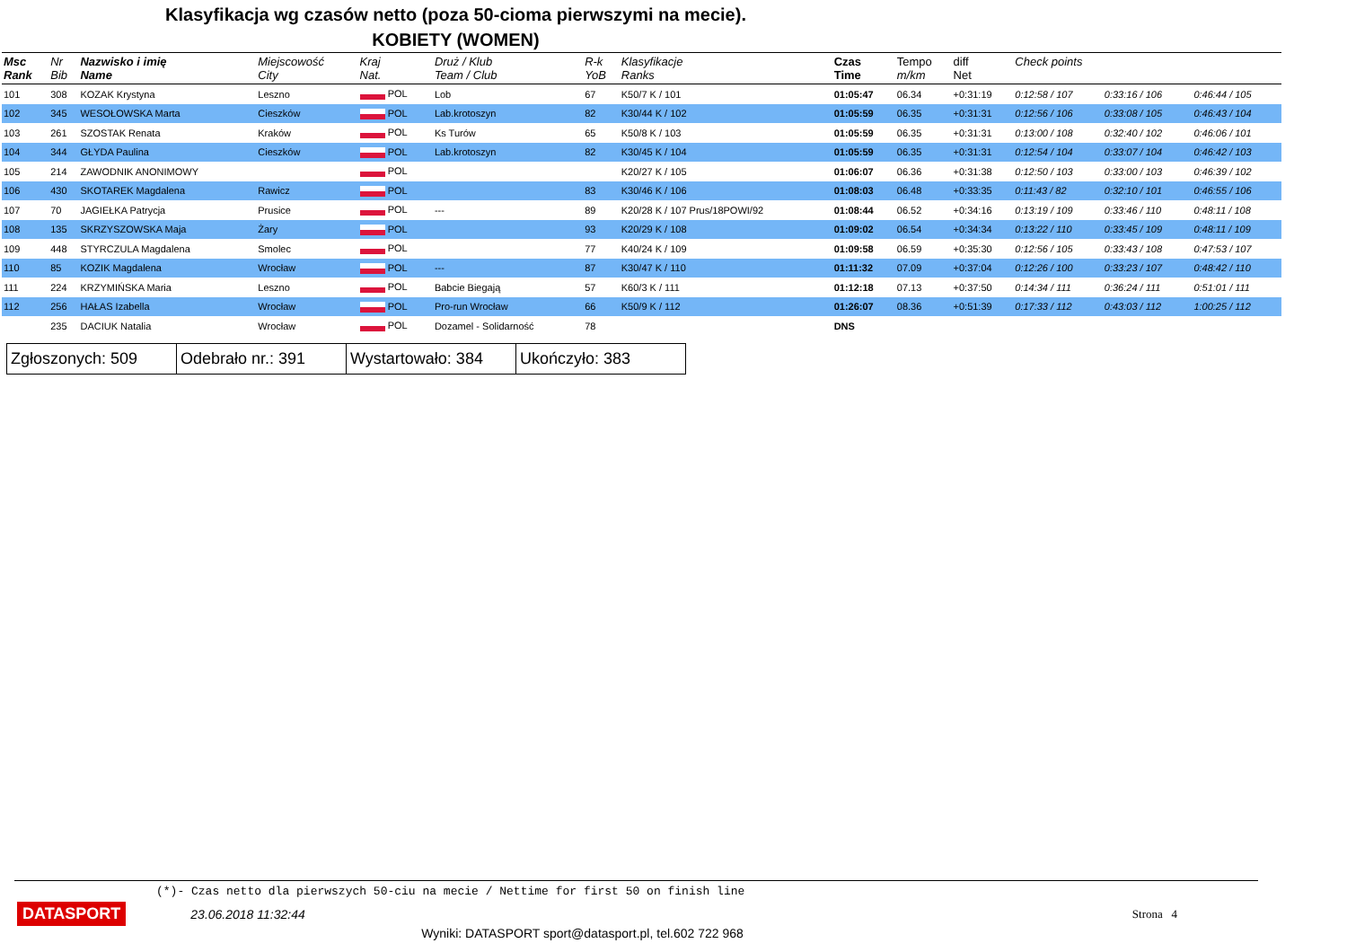Klasyfikacja wg czasów netto (poza 50-cioma pierwszymi na mecie).
KOBIETY (WOMEN)
| Msc Rank | Nr Bib | Nazwisko i imię Name | Miejscowość City | Kraj Nat. | Druż / Klub Team / Club | R-k YoB | Klasyfikacje Ranks | Czas Time | Tempo m/km | diff Net | Check points | | |
| --- | --- | --- | --- | --- | --- | --- | --- | --- | --- | --- | --- | --- | --- |
| 101 | 308 | KOZAK Krystyna | Leszno | POL | Lob | 67 | K50/7 K / 101 | 01:05:47 | 06.34 | +0:31:19 | 0:12:58 / 107 | 0:33:16 / 106 | 0:46:44 / 105 |
| 102 | 345 | WESOŁOWSKA Marta | Cieszków | POL | Lab.krotoszyn | 82 | K30/44 K / 102 | 01:05:59 | 06.35 | +0:31:31 | 0:12:56 / 106 | 0:33:08 / 105 | 0:46:43 / 104 |
| 103 | 261 | SZOSTAK Renata | Kraków | POL | Ks Turów | 65 | K50/8 K / 103 | 01:05:59 | 06.35 | +0:31:31 | 0:13:00 / 108 | 0:32:40 / 102 | 0:46:06 / 101 |
| 104 | 344 | GŁYDA Paulina | Cieszków | POL | Lab.krotoszyn | 82 | K30/45 K / 104 | 01:05:59 | 06.35 | +0:31:31 | 0:12:54 / 104 | 0:33:07 / 104 | 0:46:42 / 103 |
| 105 | 214 | ZAWODNIK ANONIMOWY | | POL | | | K20/27 K / 105 | 01:06:07 | 06.36 | +0:31:38 | 0:12:50 / 103 | 0:33:00 / 103 | 0:46:39 / 102 |
| 106 | 430 | SKOTAREK Magdalena | Rawicz | POL | | 83 | K30/46 K / 106 | 01:08:03 | 06.48 | +0:33:35 | 0:11:43 / 82 | 0:32:10 / 101 | 0:46:55 / 106 |
| 107 | 70 | JAGIEŁKA Patrycja | Prusice | POL | --- | 89 | K20/28 K / 107 Prus/18POWI/92 | 01:08:44 | 06.52 | +0:34:16 | 0:13:19 / 109 | 0:33:46 / 110 | 0:48:11 / 108 |
| 108 | 135 | SKRZYSZOWSKA Maja | Żary | POL | | 93 | K20/29 K / 108 | 01:09:02 | 06.54 | +0:34:34 | 0:13:22 / 110 | 0:33:45 / 109 | 0:48:11 / 109 |
| 109 | 448 | STYRCZULA Magdalena | Smolec | POL | | 77 | K40/24 K / 109 | 01:09:58 | 06.59 | +0:35:30 | 0:12:56 / 105 | 0:33:43 / 108 | 0:47:53 / 107 |
| 110 | 85 | KOZIK Magdalena | Wrocław | POL | --- | 87 | K30/47 K / 110 | 01:11:32 | 07.09 | +0:37:04 | 0:12:26 / 100 | 0:33:23 / 107 | 0:48:42 / 110 |
| 111 | 224 | KRZYMIŃSKA Maria | Leszno | POL | Babcie Biegają | 57 | K60/3 K / 111 | 01:12:18 | 07.13 | +0:37:50 | 0:14:34 / 111 | 0:36:24 / 111 | 0:51:01 / 111 |
| 112 | 256 | HAŁAS Izabella | Wrocław | POL | Pro-run Wrocław | 66 | K50/9 K / 112 | 01:26:07 | 08.36 | +0:51:39 | 0:17:33 / 112 | 0:43:03 / 112 | 1:00:25 / 112 |
| | 235 | DACIUK Natalia | Wrocław | POL | Dozamel - Solidarność | 78 | | DNS | | | | | |
| Zgłoszonych: 509 | Odebrało nr.: 391 | Wystartowało: 384 | Ukończyło: 383 |
(*)- Czas netto dla pierwszych 50-ciu na mecie / Nettime for first 50 on finish line
DATASPORT 23.06.2018 11:32:44 Strona 4
Wyniki: DATASPORT sport@datasport.pl, tel.602 722 968